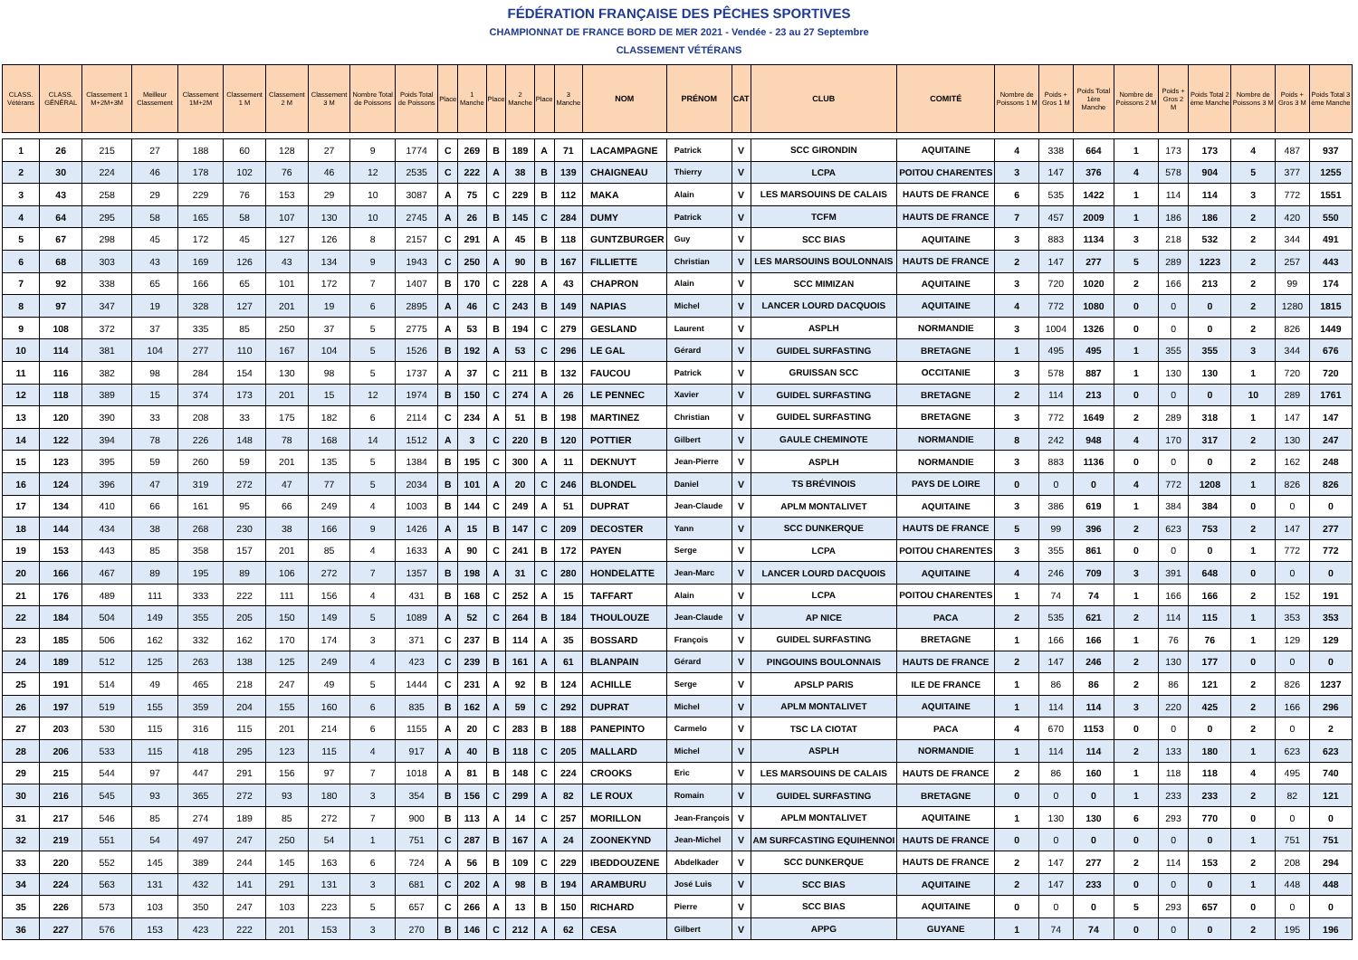FÉDÉRATION FRANÇAISE DES PÊCHES SPORTIVES
CHAMPIONNAT DE FRANCE BORD DE MER 2021 - Vendée - 23 au 27 Septembre
CLASSEMENT VÉTÉRANS
| CLASS. Vétérans | CLASS. GÉNÉRAL | Classement 1 M+2M+3M | Meilleur Classement | Classement 1M+2M | Classement 1 M | Classement 2 M | Classement 3 M | Nombre Total de Poissons | Poids Total de Poissons | Place | 1 Manche | Place | 2 Manche | Place | 3 Manche | NOM | PRÉNOM | CAT | CLUB | COMITÉ | Nombre de Poissons 1 M | Poids + Gros 1 M | Poids Total 1ère Manche | Nombre de Poissons 2 M | Poids + Gros 2 M | Poids Total 2 ème Manche | Nombre de Poissons 3 M | Poids + Gros 3 M | Poids Total 3 ème Manche |
| --- | --- | --- | --- | --- | --- | --- | --- | --- | --- | --- | --- | --- | --- | --- | --- | --- | --- | --- | --- | --- | --- | --- | --- | --- | --- | --- | --- | --- | --- |
| 1 | 26 | 215 | 27 | 188 | 60 | 128 | 27 | 9 | 1774 | C | 269 | B | 189 | A | 71 | LACAMPAGNE | Patrick | V | SCC GIRONDIN | AQUITAINE | 4 | 338 | 664 | 1 | 173 | 173 | 4 | 487 | 937 |
| 2 | 30 | 224 | 46 | 178 | 102 | 76 | 46 | 12 | 2535 | C | 222 | A | 38 | B | 139 | CHAIGNEAU | Thierry | V | LCPA | POITOU CHARENTES | 3 | 147 | 376 | 4 | 578 | 904 | 5 | 377 | 1255 |
| 3 | 43 | 258 | 29 | 229 | 76 | 153 | 29 | 10 | 3087 | A | 75 | C | 229 | B | 112 | MAKA | Alain | V | LES MARSOUINS DE CALAIS | HAUTS DE FRANCE | 6 | 535 | 1422 | 1 | 114 | 114 | 3 | 772 | 1551 |
| 4 | 64 | 295 | 58 | 165 | 58 | 107 | 130 | 10 | 2745 | A | 26 | B | 145 | C | 284 | DUMY | Patrick | V | TCFM | HAUTS DE FRANCE | 7 | 457 | 2009 | 1 | 186 | 186 | 2 | 420 | 550 |
| 5 | 67 | 298 | 45 | 172 | 45 | 127 | 126 | 8 | 2157 | C | 291 | A | 45 | B | 118 | GUNTZBURGER | Guy | V | SCC BIAS | AQUITAINE | 3 | 883 | 1134 | 3 | 218 | 532 | 2 | 344 | 491 |
| 6 | 68 | 303 | 43 | 169 | 126 | 43 | 134 | 9 | 1943 | C | 250 | A | 90 | B | 167 | FILLIETTE | Christian | V | LES MARSOUINS BOULONNAIS | HAUTS DE FRANCE | 2 | 147 | 277 | 5 | 289 | 1223 | 2 | 257 | 443 |
| 7 | 92 | 338 | 65 | 166 | 65 | 101 | 172 | 7 | 1407 | B | 170 | C | 228 | A | 43 | CHAPRON | Alain | V | SCC MIMIZAN | AQUITAINE | 3 | 720 | 1020 | 2 | 166 | 213 | 2 | 99 | 174 |
| 8 | 97 | 347 | 19 | 328 | 127 | 201 | 19 | 6 | 2895 | A | 46 | C | 243 | B | 149 | NAPIAS | Michel | V | LANCER LOURD DACQUOIS | AQUITAINE | 4 | 772 | 1080 | 0 | 0 | 0 | 2 | 1280 | 1815 |
| 9 | 108 | 372 | 37 | 335 | 85 | 250 | 37 | 5 | 2775 | A | 53 | B | 194 | C | 279 | GESLAND | Laurent | V | ASPLH | NORMANDIE | 3 | 1004 | 1326 | 0 | 0 | 0 | 2 | 826 | 1449 |
| 10 | 114 | 381 | 104 | 277 | 110 | 167 | 104 | 5 | 1526 | B | 192 | A | 53 | C | 296 | LE GAL | Gérard | V | GUIDEL SURFASTING | BRETAGNE | 1 | 495 | 495 | 1 | 355 | 355 | 3 | 344 | 676 |
| 11 | 116 | 382 | 98 | 284 | 154 | 130 | 98 | 5 | 1737 | A | 37 | C | 211 | B | 132 | FAUCOU | Patrick | V | GRUISSAN SCC | OCCITANIE | 3 | 578 | 887 | 1 | 130 | 130 | 1 | 720 | 720 |
| 12 | 118 | 389 | 15 | 374 | 173 | 201 | 15 | 12 | 1974 | B | 150 | C | 274 | A | 26 | LE PENNEC | Xavier | V | GUIDEL SURFASTING | BRETAGNE | 2 | 114 | 213 | 0 | 0 | 0 | 10 | 289 | 1761 |
| 13 | 120 | 390 | 33 | 208 | 33 | 175 | 182 | 6 | 2114 | C | 234 | A | 51 | B | 198 | MARTINEZ | Christian | V | GUIDEL SURFASTING | BRETAGNE | 3 | 772 | 1649 | 2 | 289 | 318 | 1 | 147 | 147 |
| 14 | 122 | 394 | 78 | 226 | 148 | 78 | 168 | 14 | 1512 | A | 3 | C | 220 | B | 120 | POTTIER | Gilbert | V | GAULE CHEMINOTE | NORMANDIE | 8 | 242 | 948 | 4 | 170 | 317 | 2 | 130 | 247 |
| 15 | 123 | 395 | 59 | 260 | 59 | 201 | 135 | 5 | 1384 | B | 195 | C | 300 | A | 11 | DEKNUYT | Jean-Pierre | V | ASPLH | NORMANDIE | 3 | 883 | 1136 | 0 | 0 | 0 | 2 | 162 | 248 |
| 16 | 124 | 396 | 47 | 319 | 272 | 47 | 77 | 5 | 2034 | B | 101 | A | 20 | C | 246 | BLONDEL | Daniel | V | TS BRÉVINOIS | PAYS DE LOIRE | 0 | 0 | 0 | 4 | 772 | 1208 | 1 | 826 | 826 |
| 17 | 134 | 410 | 66 | 161 | 95 | 66 | 249 | 4 | 1003 | B | 144 | C | 249 | A | 51 | DUPRAT | Jean-Claude | V | APLM MONTALIVET | AQUITAINE | 3 | 386 | 619 | 1 | 384 | 384 | 0 | 0 | 0 |
| 18 | 144 | 434 | 38 | 268 | 230 | 38 | 166 | 9 | 1426 | A | 15 | B | 147 | C | 209 | DECOSTER | Yann | V | SCC DUNKERQUE | HAUTS DE FRANCE | 5 | 99 | 396 | 2 | 623 | 753 | 2 | 147 | 277 |
| 19 | 153 | 443 | 85 | 358 | 157 | 201 | 85 | 4 | 1633 | A | 90 | C | 241 | B | 172 | PAYEN | Serge | V | LCPA | POITOU CHARENTES | 3 | 355 | 861 | 0 | 0 | 0 | 1 | 772 | 772 |
| 20 | 166 | 467 | 89 | 195 | 89 | 106 | 272 | 7 | 1357 | B | 198 | A | 31 | C | 280 | HONDELATTE | Jean-Marc | V | LANCER LOURD DACQUOIS | AQUITAINE | 4 | 246 | 709 | 3 | 391 | 648 | 0 | 0 | 0 |
| 21 | 176 | 489 | 111 | 333 | 222 | 111 | 156 | 4 | 431 | B | 168 | C | 252 | A | 15 | TAFFART | Alain | V | LCPA | POITOU CHARENTES | 1 | 74 | 74 | 1 | 166 | 166 | 2 | 152 | 191 |
| 22 | 184 | 504 | 149 | 355 | 205 | 150 | 149 | 5 | 1089 | A | 52 | C | 264 | B | 184 | THOULOUZE | Jean-Claude | V | AP NICE | PACA | 2 | 535 | 621 | 2 | 114 | 115 | 1 | 353 | 353 |
| 23 | 185 | 506 | 162 | 332 | 162 | 170 | 174 | 3 | 371 | C | 237 | B | 114 | A | 35 | BOSSARD | François | V | GUIDEL SURFASTING | BRETAGNE | 1 | 166 | 166 | 1 | 76 | 76 | 1 | 129 | 129 |
| 24 | 189 | 512 | 125 | 263 | 138 | 125 | 249 | 4 | 423 | C | 239 | B | 161 | A | 61 | BLANPAIN | Gérard | V | PINGOUINS BOULONNAIS | HAUTS DE FRANCE | 2 | 147 | 246 | 2 | 130 | 177 | 0 | 0 | 0 |
| 25 | 191 | 514 | 49 | 465 | 218 | 247 | 49 | 5 | 1444 | C | 231 | A | 92 | B | 124 | ACHILLE | Serge | V | APSLP PARIS | ILE DE FRANCE | 1 | 86 | 86 | 2 | 86 | 121 | 2 | 826 | 1237 |
| 26 | 197 | 519 | 155 | 359 | 204 | 155 | 160 | 6 | 835 | B | 162 | A | 59 | C | 292 | DUPRAT | Michel | V | APLM MONTALIVET | AQUITAINE | 1 | 114 | 114 | 3 | 220 | 425 | 2 | 166 | 296 |
| 27 | 203 | 530 | 115 | 316 | 115 | 201 | 214 | 6 | 1155 | A | 20 | C | 283 | B | 188 | PANEPINTO | Carmelo | V | TSC LA CIOTAT | PACA | 4 | 670 | 1153 | 0 | 0 | 0 | 2 | 0 | 2 |
| 28 | 206 | 533 | 115 | 418 | 295 | 123 | 115 | 4 | 917 | A | 40 | B | 118 | C | 205 | MALLARD | Michel | V | ASPLH | NORMANDIE | 1 | 114 | 114 | 2 | 133 | 180 | 1 | 623 | 623 |
| 29 | 215 | 544 | 97 | 447 | 291 | 156 | 97 | 7 | 1018 | A | 81 | B | 148 | C | 224 | CROOKS | Eric | V | LES MARSOUINS DE CALAIS | HAUTS DE FRANCE | 2 | 86 | 160 | 1 | 118 | 118 | 4 | 495 | 740 |
| 30 | 216 | 545 | 93 | 365 | 272 | 93 | 180 | 3 | 354 | B | 156 | C | 299 | A | 82 | LE ROUX | Romain | V | GUIDEL SURFASTING | BRETAGNE | 0 | 0 | 0 | 1 | 233 | 233 | 2 | 82 | 121 |
| 31 | 217 | 546 | 85 | 274 | 189 | 85 | 272 | 7 | 900 | B | 113 | A | 14 | C | 257 | MORILLON | Jean-François | V | APLM MONTALIVET | AQUITAINE | 1 | 130 | 130 | 6 | 293 | 770 | 0 | 0 | 0 |
| 32 | 219 | 551 | 54 | 497 | 247 | 250 | 54 | 1 | 751 | C | 287 | B | 167 | A | 24 | ZOONEKYND | Jean-Michel | V | AM SURFCASTING EQUIHENNOI | HAUTS DE FRANCE | 0 | 0 | 0 | 0 | 0 | 0 | 1 | 751 | 751 |
| 33 | 220 | 552 | 145 | 389 | 244 | 145 | 163 | 6 | 724 | A | 56 | B | 109 | C | 229 | IBEDDOUZENE | Abdelkader | V | SCC DUNKERQUE | HAUTS DE FRANCE | 2 | 147 | 277 | 2 | 114 | 153 | 2 | 208 | 294 |
| 34 | 224 | 563 | 131 | 432 | 141 | 291 | 131 | 3 | 681 | C | 202 | A | 98 | B | 194 | ARAMBURU | José Luis | V | SCC BIAS | AQUITAINE | 2 | 147 | 233 | 0 | 0 | 0 | 1 | 448 | 448 |
| 35 | 226 | 573 | 103 | 350 | 247 | 103 | 223 | 5 | 657 | C | 266 | A | 13 | B | 150 | RICHARD | Pierre | V | SCC BIAS | AQUITAINE | 0 | 0 | 0 | 5 | 293 | 657 | 0 | 0 | 0 |
| 36 | 227 | 576 | 153 | 423 | 222 | 201 | 153 | 3 | 270 | B | 146 | C | 212 | A | 62 | CESA | Gilbert | V | APPG | GUYANE | 1 | 74 | 74 | 0 | 0 | 0 | 2 | 195 | 196 |